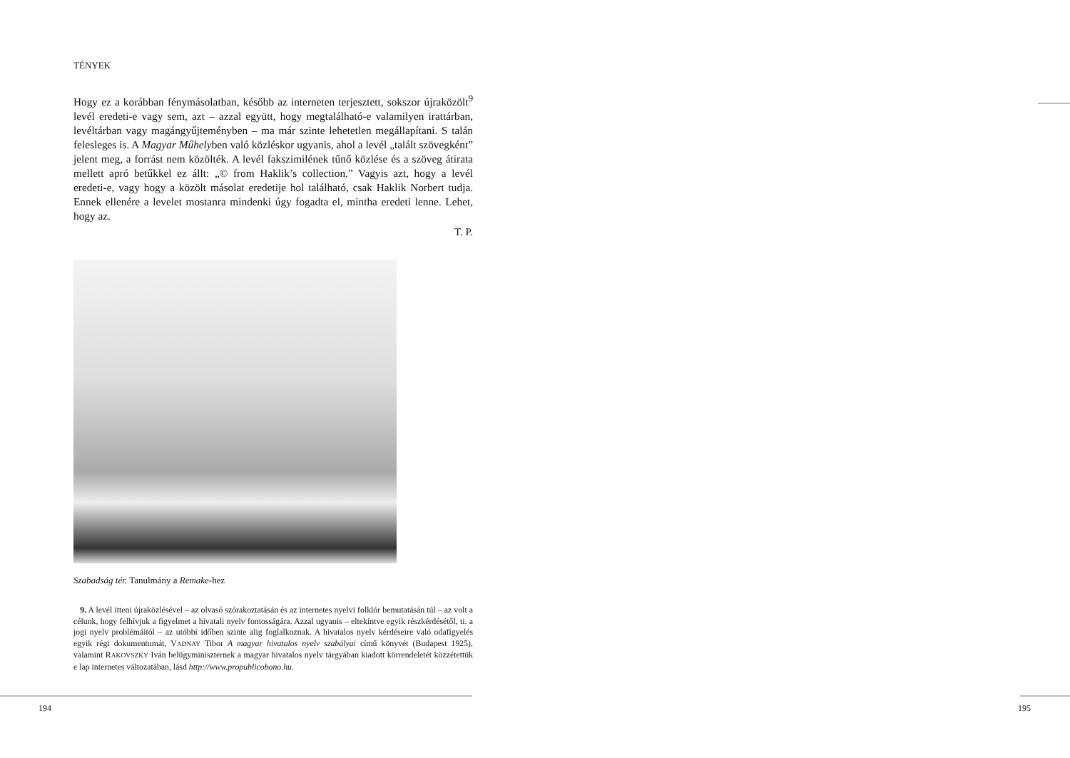TÉNYEK
Hogy ez a korábban fénymásolatban, később az interneten terjesztett, sokszor újraközölt<sup>9</sup> levél eredeti-e vagy sem, azt – azzal együtt, hogy megtalálható-e valamilyen irattárban, levéltárban vagy magángyűjteményben – ma már szinte lehetetlen megállapítani. S talán felesleges is. A Magyar Műhelyben való közléskor ugyanis, ahol a levél „talált szövegként” jelent meg, a forrást nem közölték. A levél fakszimilének tűnő közlése és a szöveg átirata mellett apró betűkkel ez állt: „© from Haklik’s collection.” Vagyis azt, hogy a levél eredeti-e, vagy hogy a közölt másolat eredetije hol található, csak Haklik Norbert tudja. Ennek ellenére a levelet mostanra mindenki úgy fogadta el, mintha eredeti lenne. Lehet, hogy az.
T. P.
Szabadság tér. Tanulmány a Remake-hez
9. A levél itteni újraközlésével – az olvasó szórakoztatásán és az internetes nyelvi folklór bemutatásán túl – az volt a célunk, hogy felhívjuk a figyelmet a hivatali nyelv fontosságára. Azzal ugyanis – eltekintve egyik részkérdésétől, ti. a jogi nyelv problémáitól – az utóbbi időben szinte alig foglalkoznak. A hivatalos nyelv kérdéseire való odafigyelés egyik régi dokumentumát, VADNAY Tibor A magyar hivatalos nyelv szabályai című könyvét (Budapest 1925), valamint RAKOVSZKY Iván belügyminiszternek a magyar hivatalos nyelv tárgyában kiadott körrendeletét közzétettük e lap internetes változatában, lásd http://www.propublicobono.hu.
194 195